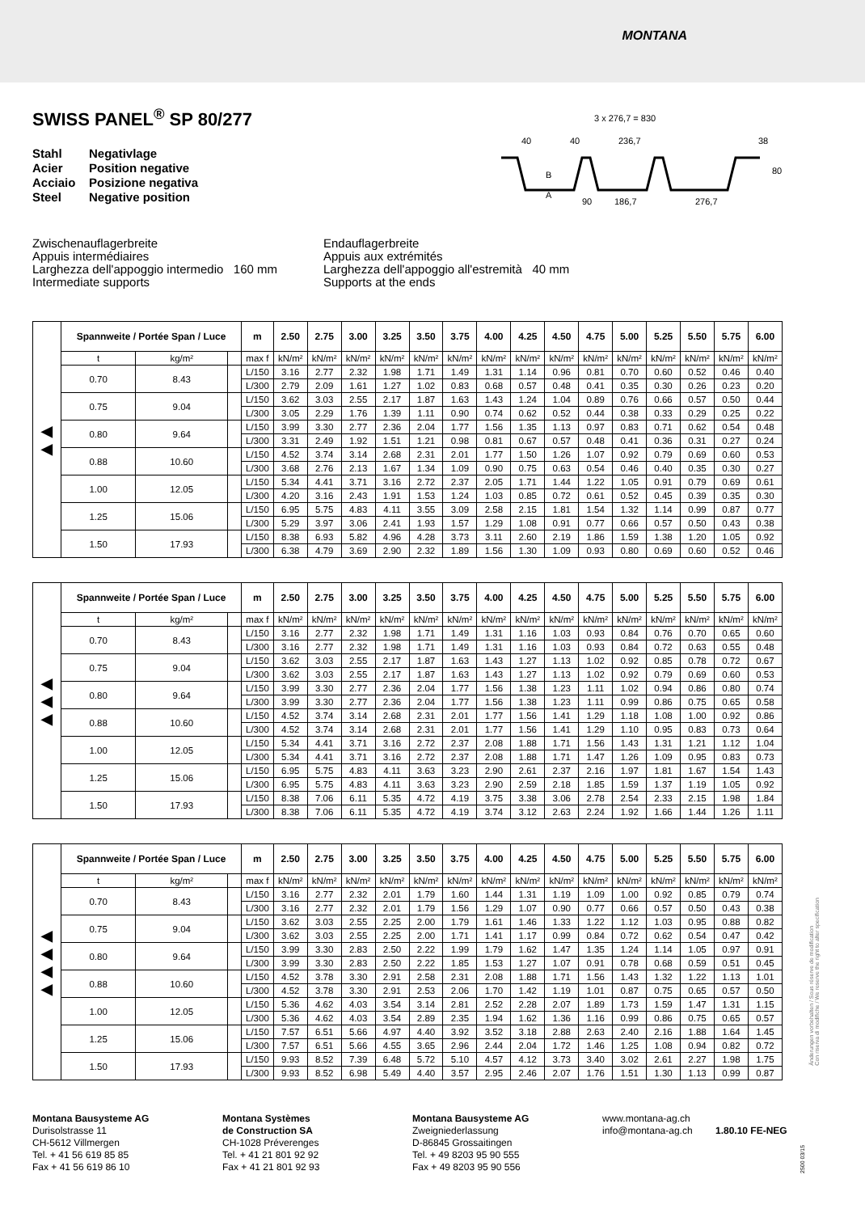MONTANA
SWISS PANEL<sup>®</sup> SP 80/277
3 x 276,7 = 830
40
40
236,7
38
B
A
90
186,7
276,7
80
Stahl Negativlage Acier Position negative Acciaio Posizione negativa Steel Negative position
Zwischenauflagerbreite
Appuis intermédiaires
Larghezza dell'appoggio intermedio 160 mm
Intermediate supports
Endauflagerbreite
Appuis aux extrémités
Larghezza dell'appoggio all'estremità 40 mm
Supports at the ends
| ◀ ◀ | Spannweite / Portée Span / Luce | | | m | 2.50 | 2.75 | 3.00 | 3.25 | 3.50 | 3.75 | 4.00 | 4.25 | 4.50 | 4.75 | 5.00 | 5.25 | 5.50 | 5.75 | 6.00 |
| --- | --- | --- | --- | --- | --- | --- | --- | --- | --- | --- | --- | --- | --- | --- | --- | --- | --- | --- | --- |
| | t | kg/m² | | max f | kN/m² | kN/m² | kN/m² | kN/m² | kN/m² | kN/m² | kN/m² | kN/m² | kN/m² | kN/m² | kN/m² | kN/m² | kN/m² | kN/m² | kN/m² |
| | 0.70 | 8.43 | | L/150 | 3.16 | 2.77 | 2.32 | 1.98 | 1.71 | 1.49 | 1.31 | 1.14 | 0.96 | 0.81 | 0.70 | 0.60 | 0.52 | 0.46 | 0.40 |
| | | | | L/300 | 2.79 | 2.09 | 1.61 | 1.27 | 1.02 | 0.83 | 0.68 | 0.57 | 0.48 | 0.41 | 0.35 | 0.30 | 0.26 | 0.23 | 0.20 |
| | 0.75 | 9.04 | | L/150 | 3.62 | 3.03 | 2.55 | 2.17 | 1.87 | 1.63 | 1.43 | 1.24 | 1.04 | 0.89 | 0.76 | 0.66 | 0.57 | 0.50 | 0.44 |
| | | | | L/300 | 3.05 | 2.29 | 1.76 | 1.39 | 1.11 | 0.90 | 0.74 | 0.62 | 0.52 | 0.44 | 0.38 | 0.33 | 0.29 | 0.25 | 0.22 |
| | 0.80 | 9.64 | | L/150 | 3.99 | 3.30 | 2.77 | 2.36 | 2.04 | 1.77 | 1.56 | 1.35 | 1.13 | 0.97 | 0.83 | 0.71 | 0.62 | 0.54 | 0.48 |
| | | | | L/300 | 3.31 | 2.49 | 1.92 | 1.51 | 1.21 | 0.98 | 0.81 | 0.67 | 0.57 | 0.48 | 0.41 | 0.36 | 0.31 | 0.27 | 0.24 |
| | 0.88 | 10.60 | | L/150 | 4.52 | 3.74 | 3.14 | 2.68 | 2.31 | 2.01 | 1.77 | 1.50 | 1.26 | 1.07 | 0.92 | 0.79 | 0.69 | 0.60 | 0.53 |
| | | | | L/300 | 3.68 | 2.76 | 2.13 | 1.67 | 1.34 | 1.09 | 0.90 | 0.75 | 0.63 | 0.54 | 0.46 | 0.40 | 0.35 | 0.30 | 0.27 |
| | 1.00 | 12.05 | | L/150 | 5.34 | 4.41 | 3.71 | 3.16 | 2.72 | 2.37 | 2.05 | 1.71 | 1.44 | 1.22 | 1.05 | 0.91 | 0.79 | 0.69 | 0.61 |
| | | | | L/300 | 4.20 | 3.16 | 2.43 | 1.91 | 1.53 | 1.24 | 1.03 | 0.85 | 0.72 | 0.61 | 0.52 | 0.45 | 0.39 | 0.35 | 0.30 |
| | 1.25 | 15.06 | | L/150 | 6.95 | 5.75 | 4.83 | 4.11 | 3.55 | 3.09 | 2.58 | 2.15 | 1.81 | 1.54 | 1.32 | 1.14 | 0.99 | 0.87 | 0.77 |
| | | | | L/300 | 5.29 | 3.97 | 3.06 | 2.41 | 1.93 | 1.57 | 1.29 | 1.08 | 0.91 | 0.77 | 0.66 | 0.57 | 0.50 | 0.43 | 0.38 |
| | 1.50 | 17.93 | | L/150 | 8.38 | 6.93 | 5.82 | 4.96 | 4.28 | 3.73 | 3.11 | 2.60 | 2.19 | 1.86 | 1.59 | 1.38 | 1.20 | 1.05 | 0.92 |
| | | | | L/300 | 6.38 | 4.79 | 3.69 | 2.90 | 2.32 | 1.89 | 1.56 | 1.30 | 1.09 | 0.93 | 0.80 | 0.69 | 0.60 | 0.52 | 0.46 |
| ◀ ◀ ◀ | Spannweite / Portée Span / Luce | | | m | 2.50 | 2.75 | 3.00 | 3.25 | 3.50 | 3.75 | 4.00 | 4.25 | 4.50 | 4.75 | 5.00 | 5.25 | 5.50 | 5.75 | 6.00 |
| --- | --- | --- | --- | --- | --- | --- | --- | --- | --- | --- | --- | --- | --- | --- | --- | --- | --- | --- | --- |
| | t | kg/m² | | max f | kN/m² | kN/m² | kN/m² | kN/m² | kN/m² | kN/m² | kN/m² | kN/m² | kN/m² | kN/m² | kN/m² | kN/m² | kN/m² | kN/m² | kN/m² |
| | 0.70 | 8.43 | | L/150 | 3.16 | 2.77 | 2.32 | 1.98 | 1.71 | 1.49 | 1.31 | 1.16 | 1.03 | 0.93 | 0.84 | 0.76 | 0.70 | 0.65 | 0.60 |
| | | | | L/300 | 3.16 | 2.77 | 2.32 | 1.98 | 1.71 | 1.49 | 1.31 | 1.16 | 1.03 | 0.93 | 0.84 | 0.72 | 0.63 | 0.55 | 0.48 |
| | 0.75 | 9.04 | | L/150 | 3.62 | 3.03 | 2.55 | 2.17 | 1.87 | 1.63 | 1.43 | 1.27 | 1.13 | 1.02 | 0.92 | 0.85 | 0.78 | 0.72 | 0.67 |
| | | | | L/300 | 3.62 | 3.03 | 2.55 | 2.17 | 1.87 | 1.63 | 1.43 | 1.27 | 1.13 | 1.02 | 0.92 | 0.79 | 0.69 | 0.60 | 0.53 |
| | 0.80 | 9.64 | | L/150 | 3.99 | 3.30 | 2.77 | 2.36 | 2.04 | 1.77 | 1.56 | 1.38 | 1.23 | 1.11 | 1.02 | 0.94 | 0.86 | 0.80 | 0.74 |
| | | | | L/300 | 3.99 | 3.30 | 2.77 | 2.36 | 2.04 | 1.77 | 1.56 | 1.38 | 1.23 | 1.11 | 0.99 | 0.86 | 0.75 | 0.65 | 0.58 |
| | 0.88 | 10.60 | | L/150 | 4.52 | 3.74 | 3.14 | 2.68 | 2.31 | 2.01 | 1.77 | 1.56 | 1.41 | 1.29 | 1.18 | 1.08 | 1.00 | 0.92 | 0.86 |
| | | | | L/300 | 4.52 | 3.74 | 3.14 | 2.68 | 2.31 | 2.01 | 1.77 | 1.56 | 1.41 | 1.29 | 1.10 | 0.95 | 0.83 | 0.73 | 0.64 |
| | 1.00 | 12.05 | | L/150 | 5.34 | 4.41 | 3.71 | 3.16 | 2.72 | 2.37 | 2.08 | 1.88 | 1.71 | 1.56 | 1.43 | 1.31 | 1.21 | 1.12 | 1.04 |
| | | | | L/300 | 5.34 | 4.41 | 3.71 | 3.16 | 2.72 | 2.37 | 2.08 | 1.88 | 1.71 | 1.47 | 1.26 | 1.09 | 0.95 | 0.83 | 0.73 |
| | 1.25 | 15.06 | | L/150 | 6.95 | 5.75 | 4.83 | 4.11 | 3.63 | 3.23 | 2.90 | 2.61 | 2.37 | 2.16 | 1.97 | 1.81 | 1.67 | 1.54 | 1.43 |
| | | | | L/300 | 6.95 | 5.75 | 4.83 | 4.11 | 3.63 | 3.23 | 2.90 | 2.59 | 2.18 | 1.85 | 1.59 | 1.37 | 1.19 | 1.05 | 0.92 |
| | 1.50 | 17.93 | | L/150 | 8.38 | 7.06 | 6.11 | 5.35 | 4.72 | 4.19 | 3.75 | 3.38 | 3.06 | 2.78 | 2.54 | 2.33 | 2.15 | 1.98 | 1.84 |
| | | | | L/300 | 8.38 | 7.06 | 6.11 | 5.35 | 4.72 | 4.19 | 3.74 | 3.12 | 2.63 | 2.24 | 1.92 | 1.66 | 1.44 | 1.26 | 1.11 |
| ◀ ◀ ◀ ◀ | Spannweite / Portée Span / Luce | | | m | 2.50 | 2.75 | 3.00 | 3.25 | 3.50 | 3.75 | 4.00 | 4.25 | 4.50 | 4.75 | 5.00 | 5.25 | 5.50 | 5.75 | 6.00 |
| --- | --- | --- | --- | --- | --- | --- | --- | --- | --- | --- | --- | --- | --- | --- | --- | --- | --- | --- | --- |
| | t | kg/m² | | max f | kN/m² | kN/m² | kN/m² | kN/m² | kN/m² | kN/m² | kN/m² | kN/m² | kN/m² | kN/m² | kN/m² | kN/m² | kN/m² | kN/m² | kN/m² |
| | 0.70 | 8.43 | | L/150 | 3.16 | 2.77 | 2.32 | 2.01 | 1.79 | 1.60 | 1.44 | 1.31 | 1.19 | 1.09 | 1.00 | 0.92 | 0.85 | 0.79 | 0.74 |
| | | | | L/300 | 3.16 | 2.77 | 2.32 | 2.01 | 1.79 | 1.56 | 1.29 | 1.07 | 0.90 | 0.77 | 0.66 | 0.57 | 0.50 | 0.43 | 0.38 |
| | 0.75 | 9.04 | | L/150 | 3.62 | 3.03 | 2.55 | 2.25 | 2.00 | 1.79 | 1.61 | 1.46 | 1.33 | 1.22 | 1.12 | 1.03 | 0.95 | 0.88 | 0.82 |
| | | | | L/300 | 3.62 | 3.03 | 2.55 | 2.25 | 2.00 | 1.71 | 1.41 | 1.17 | 0.99 | 0.84 | 0.72 | 0.62 | 0.54 | 0.47 | 0.42 |
| | 0.80 | 9.64 | | L/150 | 3.99 | 3.30 | 2.83 | 2.50 | 2.22 | 1.99 | 1.79 | 1.62 | 1.47 | 1.35 | 1.24 | 1.14 | 1.05 | 0.97 | 0.91 |
| | | | | L/300 | 3.99 | 3.30 | 2.83 | 2.50 | 2.22 | 1.85 | 1.53 | 1.27 | 1.07 | 0.91 | 0.78 | 0.68 | 0.59 | 0.51 | 0.45 |
| | 0.88 | 10.60 | | L/150 | 4.52 | 3.78 | 3.30 | 2.91 | 2.58 | 2.31 | 2.08 | 1.88 | 1.71 | 1.56 | 1.43 | 1.32 | 1.22 | 1.13 | 1.01 |
| | | | | L/300 | 4.52 | 3.78 | 3.30 | 2.91 | 2.53 | 2.06 | 1.70 | 1.42 | 1.19 | 1.01 | 0.87 | 0.75 | 0.65 | 0.57 | 0.50 |
| | 1.00 | 12.05 | | L/150 | 5.36 | 4.62 | 4.03 | 3.54 | 3.14 | 2.81 | 2.52 | 2.28 | 2.07 | 1.89 | 1.73 | 1.59 | 1.47 | 1.31 | 1.15 |
| | | | | L/300 | 5.36 | 4.62 | 4.03 | 3.54 | 2.89 | 2.35 | 1.94 | 1.62 | 1.36 | 1.16 | 0.99 | 0.86 | 0.75 | 0.65 | 0.57 |
| | 1.25 | 15.06 | | L/150 | 7.57 | 6.51 | 5.66 | 4.97 | 4.40 | 3.92 | 3.52 | 3.18 | 2.88 | 2.63 | 2.40 | 2.16 | 1.88 | 1.64 | 1.45 |
| | | | | L/300 | 7.57 | 6.51 | 5.66 | 4.55 | 3.65 | 2.96 | 2.44 | 2.04 | 1.72 | 1.46 | 1.25 | 1.08 | 0.94 | 0.82 | 0.72 |
| | 1.50 | 17.93 | | L/150 | 9.93 | 8.52 | 7.39 | 6.48 | 5.72 | 5.10 | 4.57 | 4.12 | 3.73 | 3.40 | 3.02 | 2.61 | 2.27 | 1.98 | 1.75 |
| | | | | L/300 | 9.93 | 8.52 | 6.98 | 5.49 | 4.40 | 3.57 | 2.95 | 2.46 | 2.07 | 1.76 | 1.51 | 1.30 | 1.13 | 0.99 | 0.87 |
Änderungen vorbehalten / Sous réserve de modification
Con riserva di modifiche / We reserve the right to alter specification
Montana Bausysteme AG
Durisolstrasse 11
CH-5612 Villmergen
Tel. + 41 56 619 85 85
Fax + 41 56 619 86 10
Montana Systèmes
de Construction SA
CH-1028 Préverenges
Tel. + 41 21 801 92 92
Fax + 41 21 801 92 93
Montana Bausysteme AG
Zweigniederlassung
D-86845 Grossaitingen
Tel. + 49 8203 95 90 555
Fax + 49 8203 95 90 556
www.montana-ag.ch
info@montana-ag.ch
1.80.10 FE-NEG
2500 03/15